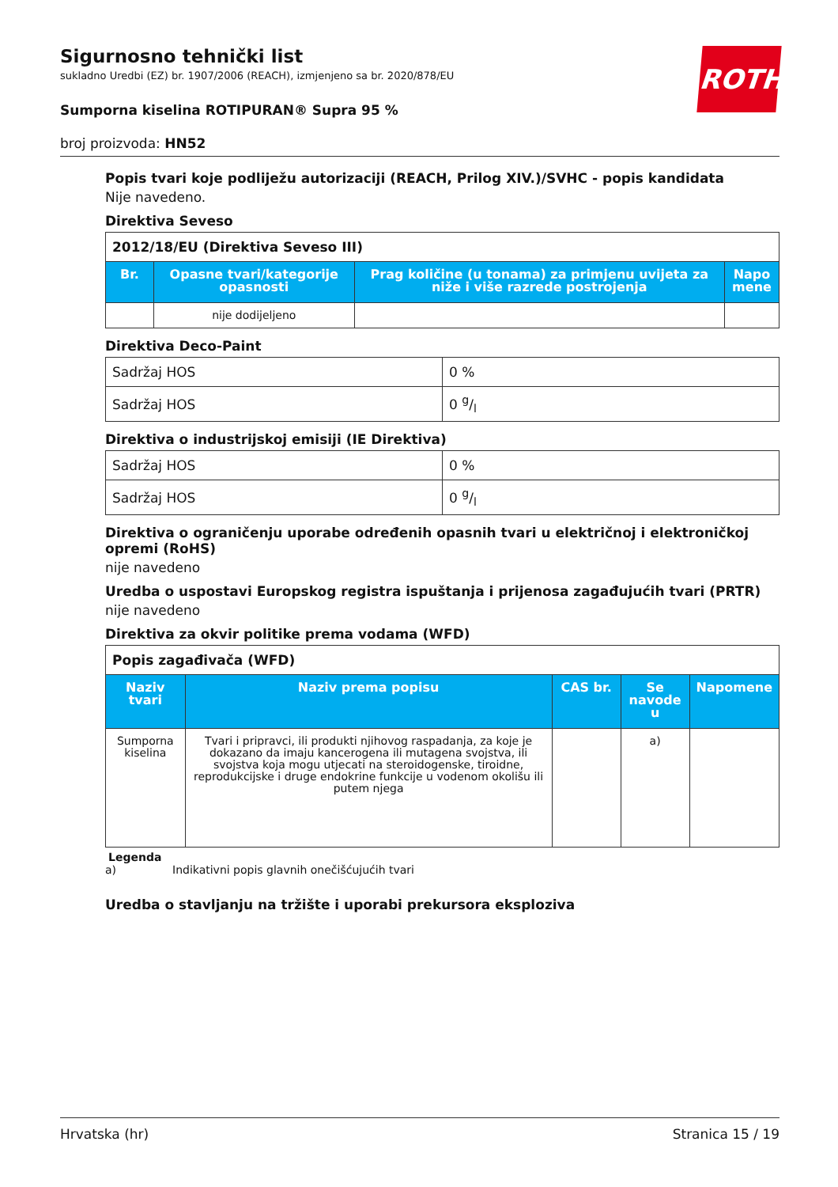Sigurnosno tehnički list
sukladno Uredbi (EZ) br. 1907/2006 (REACH), izmjenjeno sa br. 2020/878/EU
Sumporna kiselina ROTIPURAN® Supra 95 %
broj proizvoda: HN52
ROTH
Popis tvari koje podliježu autorizaciji (REACH, Prilog XIV.)/SVHC - popis kandidata
Nije navedeno.
Direktiva Seveso
| 2012/18/EU (Direktiva Seveso III) | | | |
| Br. | Opasne tvari/kategorije opasnosti | Prag količine (u tonama) za primjenu uvijeta za niže i više razrede postrojenja | Napo mene |
| | nije dodijeljeno | | |
Direktiva Deco-Paint
| Sadržaj HOS | 0 % |
| Sadržaj HOS | 0 g/l |
Direktiva o industrijskoj emisiji (IE Direktiva)
| Sadržaj HOS | 0 % |
| Sadržaj HOS | 0 g/l |
Direktiva o ograničenju uporabe određenih opasnih tvari u električnoj i elektroničkoj opremi (RoHS)
nije navedeno
Uredba o uspostavi Europskog registra ispuštanja i prijenosa zagađujućih tvari (PRTR)
nije navedeno
Direktiva za okvir politike prema vodama (WFD)
| Popis zagađivača (WFD) | | | | |
| Naziv tvari | Naziv prema popisu | CAS br. | Se navode u | Napomene |
| Sumporna kiselina | Tvari i pripravci, ili produkti njihovog raspadanja, za koje je dokazano da imaju kancerogena ili mutagena svojstva, ili svojstva koja mogu utjecati na steroidogenske, tiroidne, reprodukcijske i druge endokrine funkcije u vodenom okolišu ili putem njega | | a) | |
Legenda
a) Indikativni popis glavnih onečišćujućih tvari
Uredba o stavljanju na tržište i uporabi prekursora eksploziva
Hrvatska (hr) Stranica 15 / 19